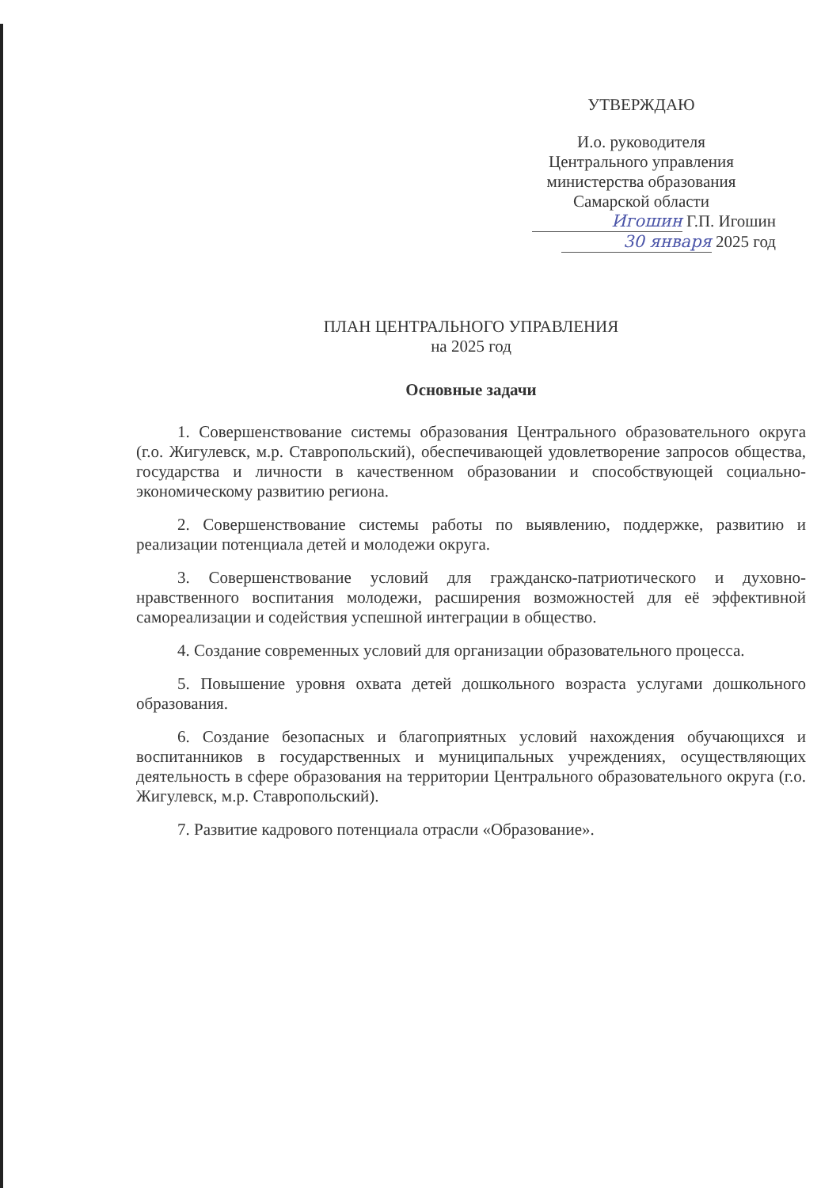УТВЕРЖДАЮ
И.о. руководителя
Центрального управления
министерства образования
Самарской области
Игошин Г.П. Игошин
30 января 2025 год
ПЛАН ЦЕНТРАЛЬНОГО УПРАВЛЕНИЯ
на 2025 год
Основные задачи
1. Совершенствование системы образования Центрального образовательного округа (г.о. Жигулевск, м.р. Ставропольский), обеспечивающей удовлетворение запросов общества, государства и личности в качественном образовании и способствующей социально-экономическому развитию региона.
2. Совершенствование системы работы по выявлению, поддержке, развитию и реализации потенциала детей и молодежи округа.
3. Совершенствование условий для гражданско-патриотического и духовно-нравственного воспитания молодежи, расширения возможностей для её эффективной самореализации и содействия успешной интеграции в общество.
4. Создание современных условий для организации образовательного процесса.
5. Повышение уровня охвата детей дошкольного возраста услугами дошкольного образования.
6. Создание безопасных и благоприятных условий нахождения обучающихся и воспитанников в государственных и муниципальных учреждениях, осуществляющих деятельность в сфере образования на территории Центрального образовательного округа (г.о. Жигулевск, м.р. Ставропольский).
7. Развитие кадрового потенциала отрасли «Образование».